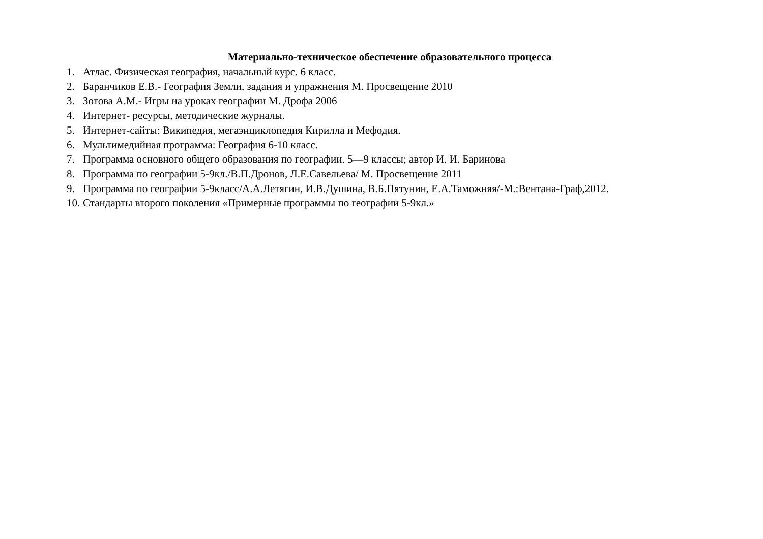Материально-техническое обеспечение образовательного процесса
1. Атлас. Физическая география, начальный курс. 6 класс.
2. Баранчиков Е.В.- География Земли, задания и упражнения М. Просвещение 2010
3. Зотова А.М.- Игры на уроках географии М. Дрофа 2006
4. Интернет- ресурсы, методические журналы.
5. Интернет-сайты: Википедия, мегаэнциклопедия Кирилла и Мефодия.
6. Мультимедийная программа: География 6-10 класс.
7. Программа основного общего образования по географии. 5—9 классы; автор И. И. Баринова
8. Программа по географии 5-9кл./В.П.Дронов, Л.Е.Савельева/ М. Просвещение 2011
9. Программа по географии 5-9класс/А.А.Летягин, И.В.Душина, В.Б.Пятунин, Е.А.Таможняя/-М.:Вентана-Граф,2012.
10. Стандарты второго поколения «Примерные программы по географии 5-9кл.»